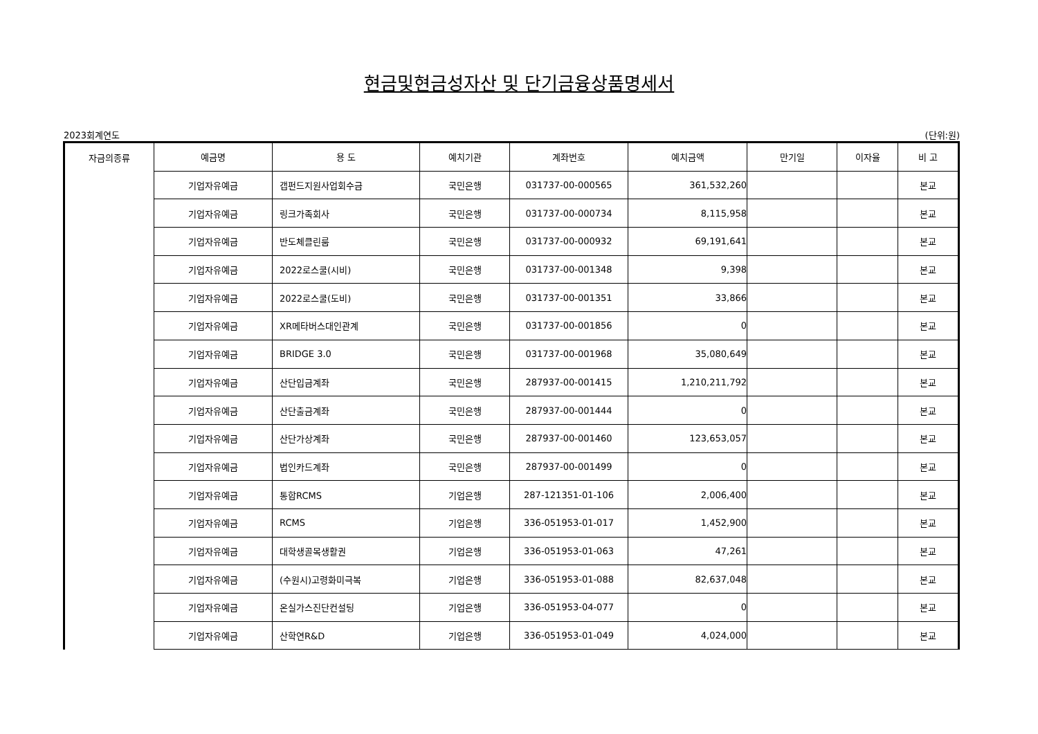현금및현금성자산 및 단기금융상품명세서
2023회계연도 (단위:원)
| 자금의종류 | 예금명 | 용 도 | 예치기관 | 계좌번호 | 예치금액 | 만기일 | 이자율 | 비 고 |
| --- | --- | --- | --- | --- | --- | --- | --- | --- |
| | 기업자유예금 | 갭펀드지원사업회수금 | 국민은행 | 031737-00-000565 | 361,532,260 | | | 본교 |
| | 기업자유예금 | 링크가족회사 | 국민은행 | 031737-00-000734 | 8,115,958 | | | 본교 |
| | 기업자유예금 | 반도체클린룸 | 국민은행 | 031737-00-000932 | 69,191,641 | | | 본교 |
| | 기업자유예금 | 2022로스쿨(시비) | 국민은행 | 031737-00-001348 | 9,398 | | | 본교 |
| | 기업자유예금 | 2022로스쿨(도비) | 국민은행 | 031737-00-001351 | 33,866 | | | 본교 |
| | 기업자유예금 | XR메타버스대인관계 | 국민은행 | 031737-00-001856 | 0 | | | 본교 |
| | 기업자유예금 | BRIDGE 3.0 | 국민은행 | 031737-00-001968 | 35,080,649 | | | 본교 |
| | 기업자유예금 | 산단입금계좌 | 국민은행 | 287937-00-001415 | 1,210,211,792 | | | 본교 |
| | 기업자유예금 | 산단출금계좌 | 국민은행 | 287937-00-001444 | 0 | | | 본교 |
| | 기업자유예금 | 산단가상계좌 | 국민은행 | 287937-00-001460 | 123,653,057 | | | 본교 |
| | 기업자유예금 | 법인카드계좌 | 국민은행 | 287937-00-001499 | 0 | | | 본교 |
| | 기업자유예금 | 통합RCMS | 기업은행 | 287-121351-01-106 | 2,006,400 | | | 본교 |
| | 기업자유예금 | RCMS | 기업은행 | 336-051953-01-017 | 1,452,900 | | | 본교 |
| | 기업자유예금 | 대학생골목생활권 | 기업은행 | 336-051953-01-063 | 47,261 | | | 본교 |
| | 기업자유예금 | (수원시)고령화미극복 | 기업은행 | 336-051953-01-088 | 82,637,048 | | | 본교 |
| | 기업자유예금 | 온실가스진단컨설팅 | 기업은행 | 336-051953-04-077 | 0 | | | 본교 |
| | 기업자유예금 | 산학연R&D | 기업은행 | 336-051953-01-049 | 4,024,000 | | | 본교 |